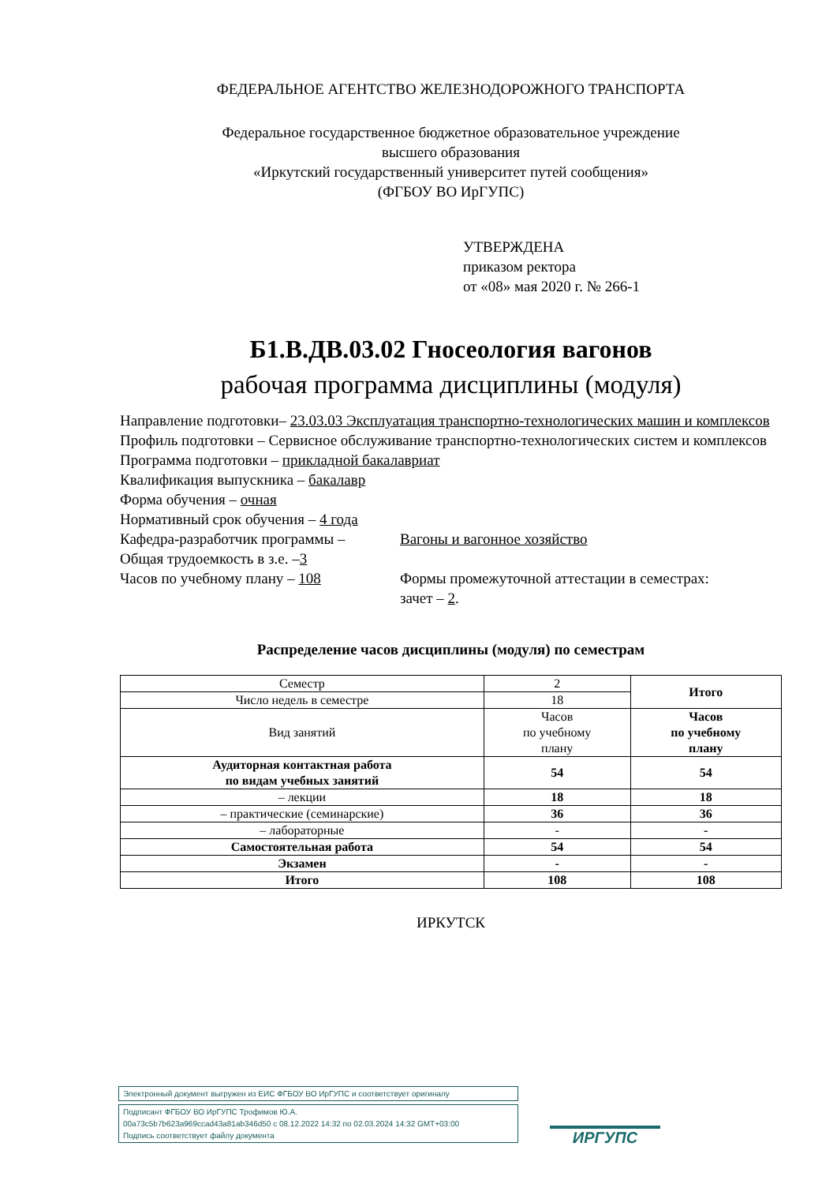ФЕДЕРАЛЬНОЕ АГЕНТСТВО ЖЕЛЕЗНОДОРОЖНОГО ТРАНСПОРТА
Федеральное государственное бюджетное образовательное учреждение
высшего образования
«Иркутский государственный университет путей сообщения»
(ФГБОУ ВО ИрГУПС)
УТВЕРЖДЕНА
приказом ректора
от «08» мая 2020 г. № 266-1
Б1.В.ДВ.03.02 Гносеология вагонов
рабочая программа дисциплины (модуля)
Направление подготовки– 23.03.03 Эксплуатация транспортно-технологических машин и комплексов
Профиль подготовки – Сервисное обслуживание транспортно-технологических систем и комплексов
Программа подготовки – прикладной бакалавриат
Квалификация выпускника – бакалавр
Форма обучения – очная
Нормативный срок обучения – 4 года
Кафедра-разработчик программы – Вагоны и вагонное хозяйство
Общая трудоемкость в з.е. –3
Часов по учебному плану – 108 Формы промежуточной аттестации в семестрах:
зачет – 2.
Распределение часов дисциплины (модуля) по семестрам
| Семестр | 2 | Итого |
| Число недель в семестре | 18 | |
| Вид занятий | Часов по учебному плану | Часов по учебному плану |
| Аудиторная контактная работа по видам учебных занятий | 54 | 54 |
| – лекции | 18 | 18 |
| – практические (семинарские) | 36 | 36 |
| – лабораторные | - | - |
| Самостоятельная работа | 54 | 54 |
| Экзамен | - | - |
| Итого | 108 | 108 |
ИРКУТСК
Электронный документ выгружен из ЕИС ФГБОУ ВО ИрГУПС и соответствует оригиналу
Подписант ФГБОУ ВО ИрГУПС Трофимов Ю.А.
00a73c5b7b623a969ccad43a81ab346d50 с 08.12.2022 14:32 по 02.03.2024 14:32 GMT+03:00
Подпись соответствует файлу документа
ИРГУПС